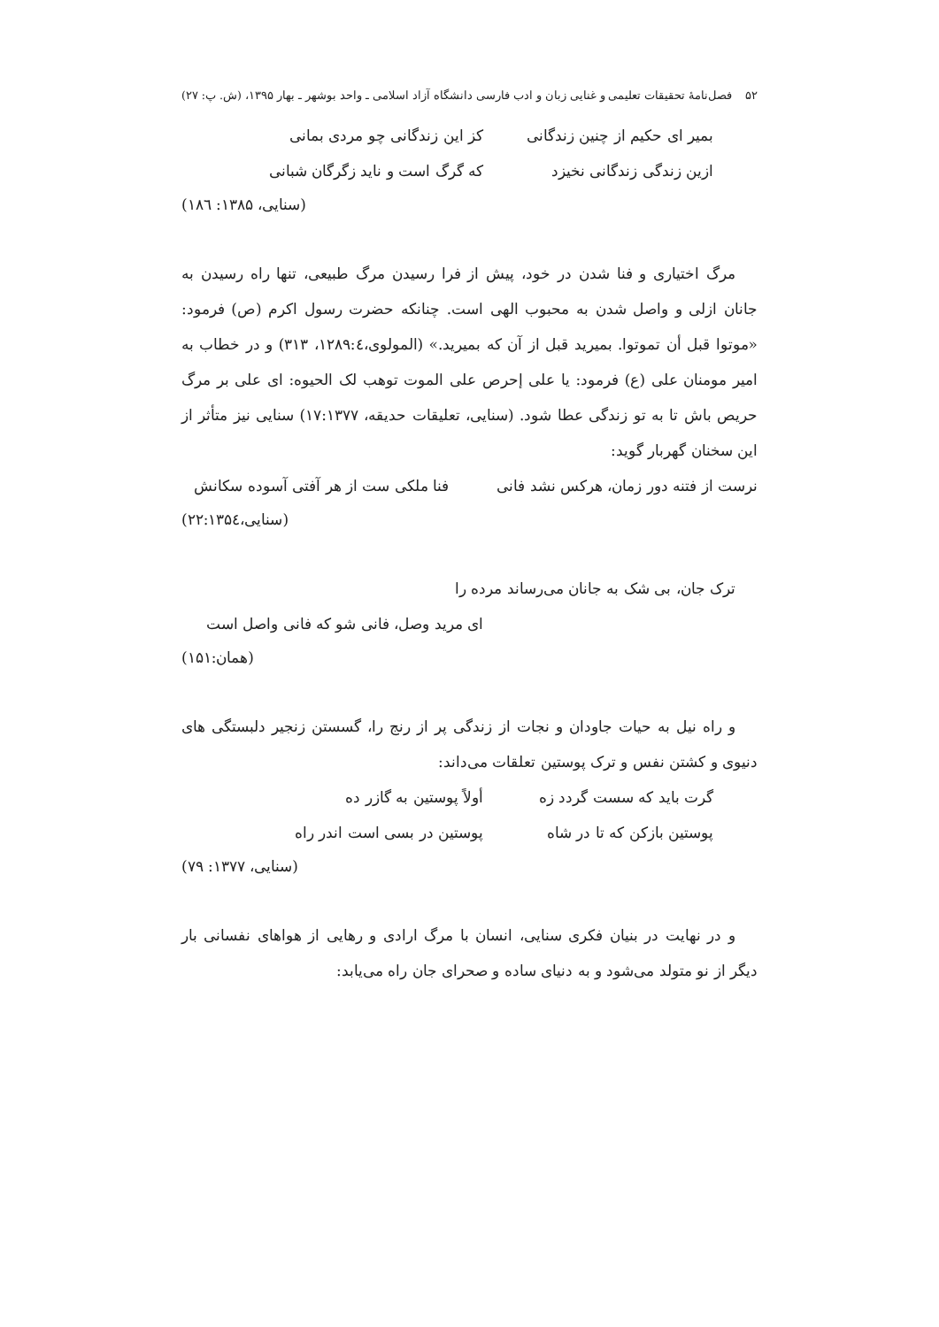۵۲ فصل‌نامهٔ تحقیقات تعلیمی و غنایی زبان و ادب فارسی دانشگاه آزاد اسلامی ـ واحد بوشهر ـ بهار ۱۳۹۵، (ش. پ: ۲۷)
بمیر ای حکیم از چنین زندگانی
کز این زندگانی چو مردی بمانی
ازین زندگی زندگانی نخیزد که گرگ است و ناید زگرگان شبانی
(سنایی، ۱۳۸۵: ۱۸٦)
مرگ اختیاری و فنا شدن در خود، پیش از فرا رسیدن مرگ طبیعی، تنها راه رسیدن به جانان ازلی و واصل شدن به محبوب الهی است. چنانکه حضرت رسول اکرم (ص) فرمود: «موتوا قبل أن تموتوا. بمیرید قبل از آن که بمیرید.» (المولوی،۱۲۸۹:٤، ۳۱۳) و در خطاب به امیر مومنان علی (ع) فرمود: یا علی إحرص علی الموت توهب لک الحیوه: ای علی بر مرگ حریص باش تا به تو زندگی عطا شود. (سنایی، تعلیقات حدیقه، ۱۷:۱۳۷۷) سنایی نیز متأثر از این سخنان گهربار گوید:
نرست از فتنه دور زمان، هرکس نشد فانی فنا ملکی ست از هر آفتی آسوده سکانش
(سنایی،۲۲:۱۳۵٤)
ترک جان، بی شک به جانان می‌رساند مرده را
ای مرید وصل، فانی شو که فانی واصل است
(همان:۱۵۱)
و راه نیل به حیات جاودان و نجات از زندگی پر از رنج را، گسستن زنجیر دلبستگی های دنیوی و کشتن نفس و ترک پوستین تعلقات می‌داند:
گرت باید که سست گردد زه أولاً پوستین به گازر ده
پوستین بازکن که تا در شاه پوستین در بسی است اندر راه
(سنایی، ۱۳۷۷: ۷۹)
و در نهایت در بنیان فکری سنایی، انسان با مرگ ارادی و رهایی از هواهای نفسانی بار دیگر از نو متولد می‌شود و به دنیای ساده و صحرای جان راه می‌یابد: